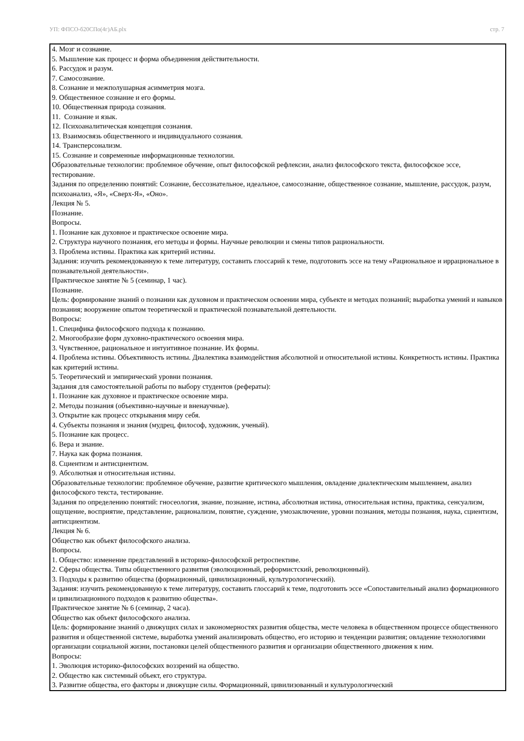УП: ФПСО-б20СПо(4г)АБ.plx стр. 7
4. Мозг и сознание.
5. Мышление как процесс и форма объединения действительности.
6. Рассудок и разум.
7. Самосознание.
8. Сознание и межполушарная асимметрия мозга.
9. Общественное сознание и его формы.
10. Общественная природа сознания.
11. Сознание и язык.
12. Психоаналитическая концепция сознания.
13. Взаимосвязь общественного и индивидуального сознания.
14. Трансперсонализм.
15. Сознание и современные информационные технологии.
Образовательные технологии: проблемное обучение, опыт философской рефлексии, анализ философского текста, философское эссе, тестирование.
Задания по определению понятий: Сознание, бессознательное, идеальное, самосознание, общественное сознание, мышление, рассудок, разум, психоанализ, «Я», «Сверх-Я», «Оно».
Лекция № 5.
Познание.
Вопросы.
1. Познание как духовное и практическое освоение мира.
2. Структура научного познания, его методы и формы. Научные революции и смены типов рациональности.
3. Проблема истины. Практика как критерий истины.
Задания: изучить рекомендованную к теме литературу, составить глоссарий к теме, подготовить эссе на тему «Рациональное и иррациональное в познавательной деятельности».
Практическое занятие № 5 (семинар, 1 час).
Познание.
Цель: формирование знаний о познании как духовном и практическом освоении мира, субъекте и методах познаний; выработка умений и навыков познания; вооружение опытом теоретической и практической познавательной деятельности.
Вопросы:
1. Специфика философского подхода к познанию.
2. Многообразие форм духовно-практического освоения мира.
3. Чувственное, рациональное и интуитивное познание. Их формы.
4. Проблема истины. Объективность истины. Диалектика взаимодействия абсолютной и относительной истины. Конкретность истины. Практика как критерий истины.
5. Теоретический и эмпирический уровни познания.
Задания для самостоятельной работы по выбору студентов (рефераты):
1. Познание как духовное и практическое освоение мира.
2. Методы познания (объективно-научные и вненаучные).
3. Открытие как процесс открывания миру себя.
4. Субъекты познания и знания (мудрец, философ, художник, ученый).
5. Познание как процесс.
6. Вера и знание.
7. Наука как форма познания.
8. Сциентизм и антисциентизм.
9. Абсолютная и относительная истины.
Образовательные технологии: проблемное обучение, развитие критического мышления, овладение диалектическим мышлением, анализ философского текста, тестирование.
Задания по определению понятий: гносеология, знание, познание, истина, абсолютная истина, относительная истина, практика, сенсуализм, ощущение, восприятие, представление, рационализм, понятие, суждение, умозаключение, уровни познания, методы познания, наука, сциентизм, антисциентизм.
Лекция № 6.
Общество как объект философского анализа.
Вопросы.
1. Общество: изменение представлений в историко-философской ретроспективе.
2. Сферы общества. Типы общественного развития (эволюционный, реформистский, революционный).
3. Подходы к развитию общества (формационный, цивилизационный, культурологический).
Задания: изучить рекомендованную к теме литературу, составить глоссарий к теме, подготовить эссе «Сопоставительный анализ формационного и цивилизационного подходов к развитию общества».
Практическое занятие № 6 (семинар, 2 часа).
Общество как объект философского анализа.
Цель: формирование знаний о движущих силах и закономерностях развития общества, месте человека в общественном процессе общественного развития и общественной системе, выработка умений анализировать общество, его историю и тенденции развития; овладение технологиями организации социальной жизни, постановки целей общественного развития и организации общественного движения к ним.
Вопросы:
1. Эволюция историко-философских воззрений на общество.
2. Общество как системный объект, его структура.
3. Развитие общества, его факторы и движущие силы. Формационный, цивилизованный и культурологический